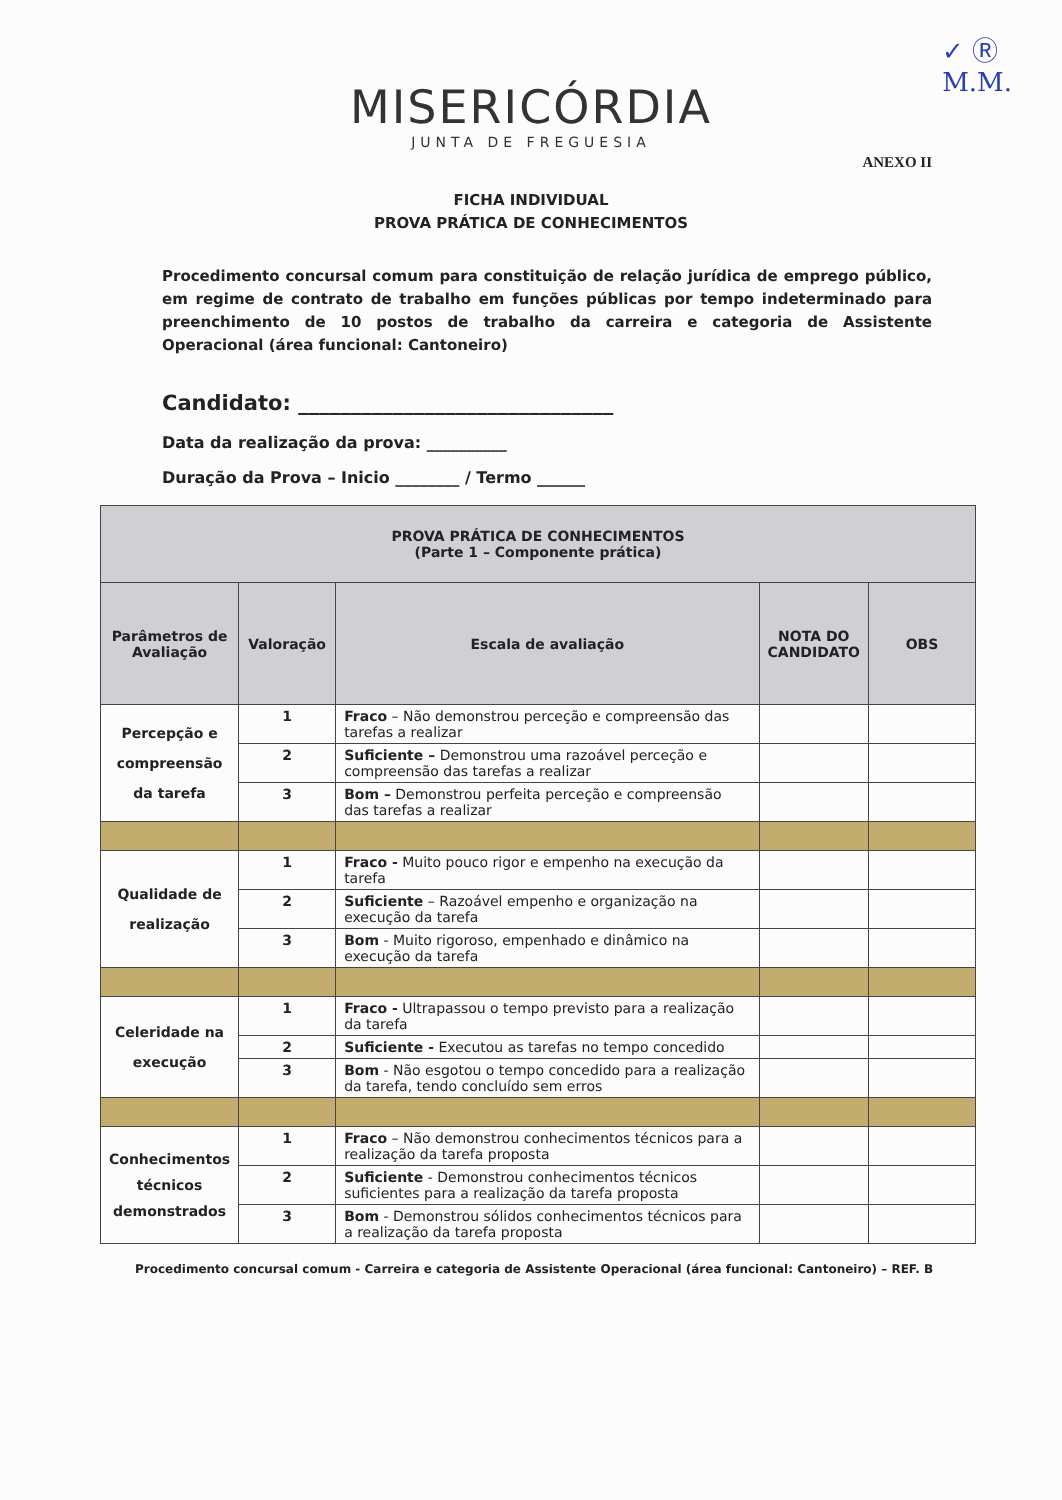✓ Ⓡ
M.M.
MISERICÓRDIA
JUNTA DE FREGUESIA
ANEXO II
FICHA INDIVIDUAL
PROVA PRÁTICA DE CONHECIMENTOS
Procedimento concursal comum para constituição de relação jurídica de emprego público, em regime de contrato de trabalho em funções públicas por tempo indeterminado para preenchimento de 10 postos de trabalho da carreira e categoria de Assistente Operacional (área funcional: Cantoneiro)
Candidato: ______________________________
Data da realização da prova: __________
Duração da Prova – Inicio ________ / Termo ______
| PROVA PRÁTICA DE CONHECIMENTOS (Parte 1 – Componente prática) | | | | |
| --- | --- | --- | --- | --- |
| Parâmetros de Avaliação | Valoração | Escala de avaliação | NOTA DO CANDIDATO | OBS |
| Percepção e compreensão da tarefa | 1 | Fraco – Não demonstrou perceção e compreensão das tarefas a realizar | | |
| | 2 | Suficiente – Demonstrou uma razoável perceção e compreensão das tarefas a realizar | | |
| | 3 | Bom – Demonstrou perfeita perceção e compreensão das tarefas a realizar | | |
| Qualidade de realização | 1 | Fraco - Muito pouco rigor e empenho na execução da tarefa | | |
| | 2 | Suficiente – Razoável empenho e organização na execução da tarefa | | |
| | 3 | Bom - Muito rigoroso, empenhado e dinâmico na execução da tarefa | | |
| Celeridade na execução | 1 | Fraco - Ultrapassou o tempo previsto para a realização da tarefa | | |
| | 2 | Suficiente - Executou as tarefas no tempo concedido | | |
| | 3 | Bom - Não esgotou o tempo concedido para a realização da tarefa, tendo concluído sem erros | | |
| Conhecimentos técnicos demonstrados | 1 | Fraco – Não demonstrou conhecimentos técnicos para a realização da tarefa proposta | | |
| | 2 | Suficiente - Demonstrou conhecimentos técnicos suficientes para a realização da tarefa proposta | | |
| | 3 | Bom - Demonstrou sólidos conhecimentos técnicos para a realização da tarefa proposta | | |
Procedimento concursal comum - Carreira e categoria de Assistente Operacional (área funcional: Cantoneiro) – REF. B